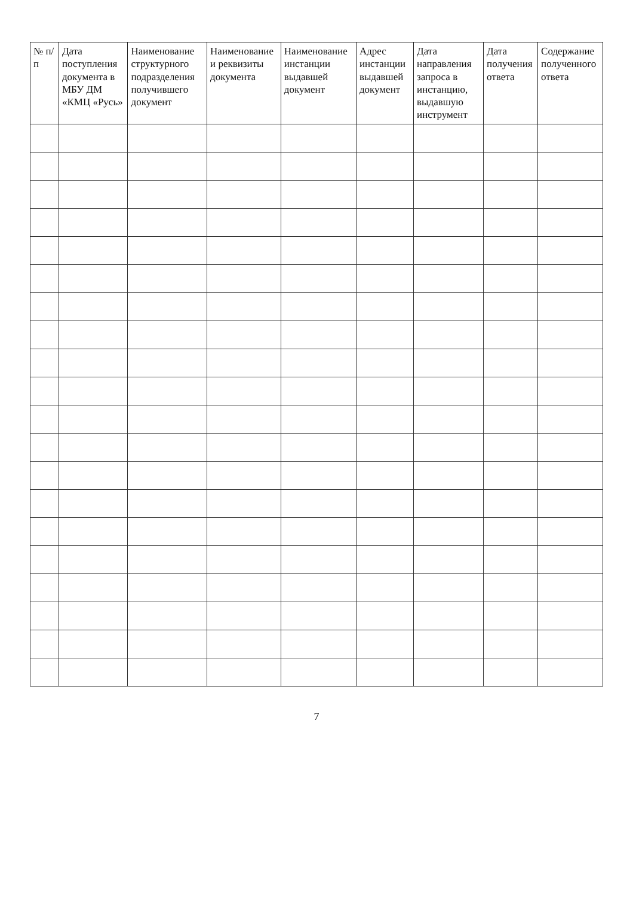| № п/п | Дата поступления документа в МБУ ДМ «КМЦ «Русь» | Наименование структурного подразделения получившего документ | Наименование и реквизиты документа | Наименование инстанции выдавшей документ | Адрес инстанции выдавшей документ | Дата направления запроса в инстанцию, выдавшую инструмент | Дата получения ответа | Содержание полученного ответа |
| --- | --- | --- | --- | --- | --- | --- | --- | --- |
7